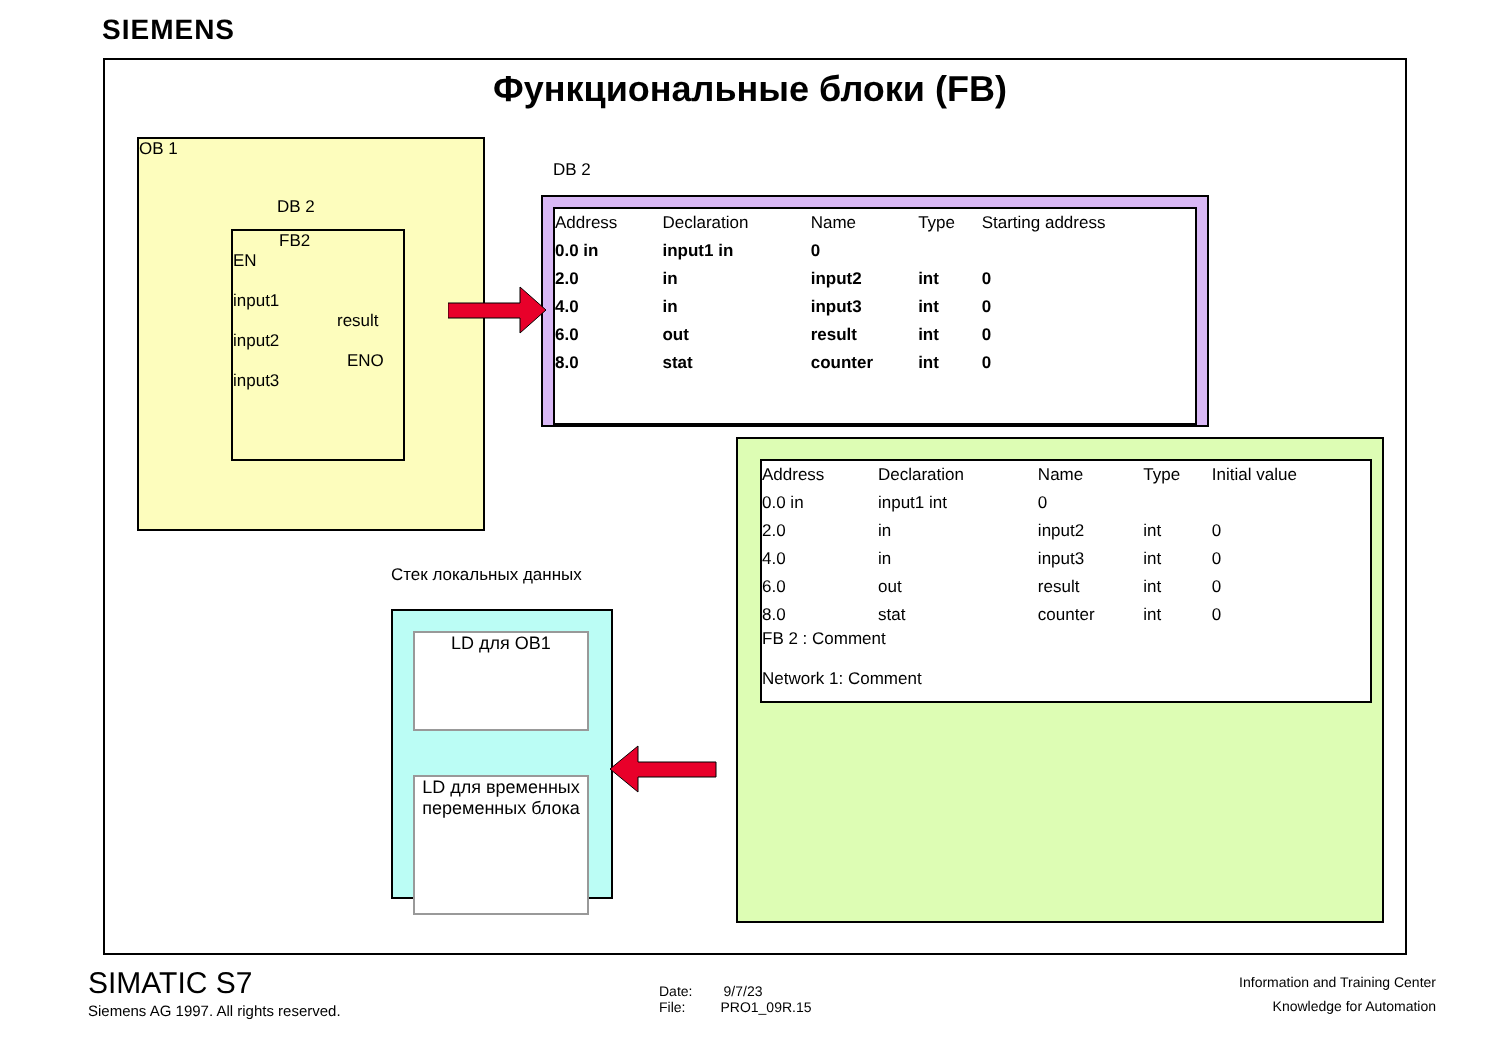SIEMENS
Функциональные блоки (FB)
OB 1
DB 2
FB2
EN
input1
result
input2
ENO
input3
DB 2
| Address | Declaration | Name | Type | Starting address |
| --- | --- | --- | --- | --- |
| 0.0 in | input1 in | 0 | | |
| 2.0 | in | input2 | int | 0 |
| 4.0 | in | input3 | int | 0 |
| 6.0 | out | result | int | 0 |
| 8.0 | stat | counter | int | 0 |
| Address | Declaration | Name | Type | Initial value |
| --- | --- | --- | --- | --- |
| 0.0 in | input1 int | 0 | | |
| 2.0 | in | input2 | int | 0 |
| 4.0 | in | input3 | int | 0 |
| 6.0 | out | result | int | 0 |
| 8.0 | stat | counter | int | 0 |
FB 2 : Comment
Network 1: Comment
Стек локальных данных
LD для OB1
LD для временных переменных блока
SIMATIC S7
Siemens AG 1997. All rights reserved.
Date: 9/7/23
File: PRO1_09R.15
Information and Training Center
Knowledge for Automation